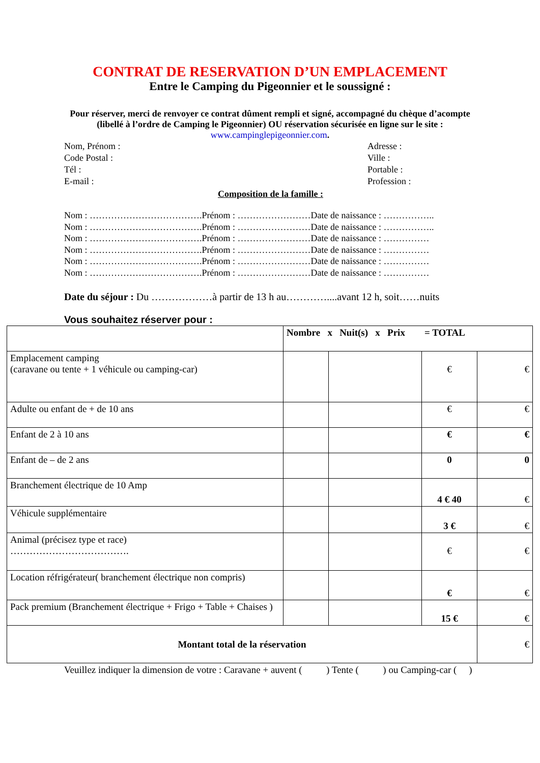CONTRAT DE RESERVATION D’UN EMPLACEMENT
Entre le Camping du Pigeonnier et le soussigné :
Pour réserver, merci de renvoyer ce contrat dûment rempli et signé, accompagné du chèque d’acompte (libellé à l’ordre de Camping le Pigeonnier) OU réservation sécurisée en ligne sur le site : www.campinglepigeonnier.com.
Nom, Prénom :
Code Postal :
Tél :
E-mail :
Adresse :
Ville :
Portable :
Profession :
Composition de la famille :
Nom : ……………………………….Prénom : ……………………Date de naissance : ……………..
Nom : ……………………………….Prénom : ……………………Date de naissance : ……………..
Nom : ……………………………….Prénom : ……………………Date de naissance : ……………
Nom : ……………………………….Prénom : ……………………Date de naissance : ……………
Nom : ……………………………….Prénom : ……………………Date de naissance : ……………
Nom : ……………………………….Prénom : ……………………Date de naissance : ……………
Date du séjour : Du ………………à partir de 13 h au…………....avant 12 h, soit……nuits
Vous souhaitez réserver pour :
| | Nombre x Nuit(s) x Prix = TOTAL | | | |
| Emplacement camping (caravane ou tente + 1 véhicule ou camping-car) | | | € | € |
| Adulte ou enfant de + de 10 ans | | | € | € |
| Enfant de 2 à 10 ans | | | € | € |
| Enfant de – de 2 ans | | | 0 | 0 |
| Branchement électrique de 10 Amp | | | 4 € 40 | € |
| Véhicule supplémentaire | | | 3 € | € |
| Animal (précisez type et race) ………………………………. | | | € | € |
| Location réfrigérateur( branchement électrique non compris) | | | € | € |
| Pack premium (Branchement électrique + Frigo + Table + Chaises ) | | | 15 € | € |
| Montant total de la réservation | | | | € |
Veuillez indiquer la dimension de votre : Caravane + auvent ( ) Tente ( ) ou Camping-car ( )